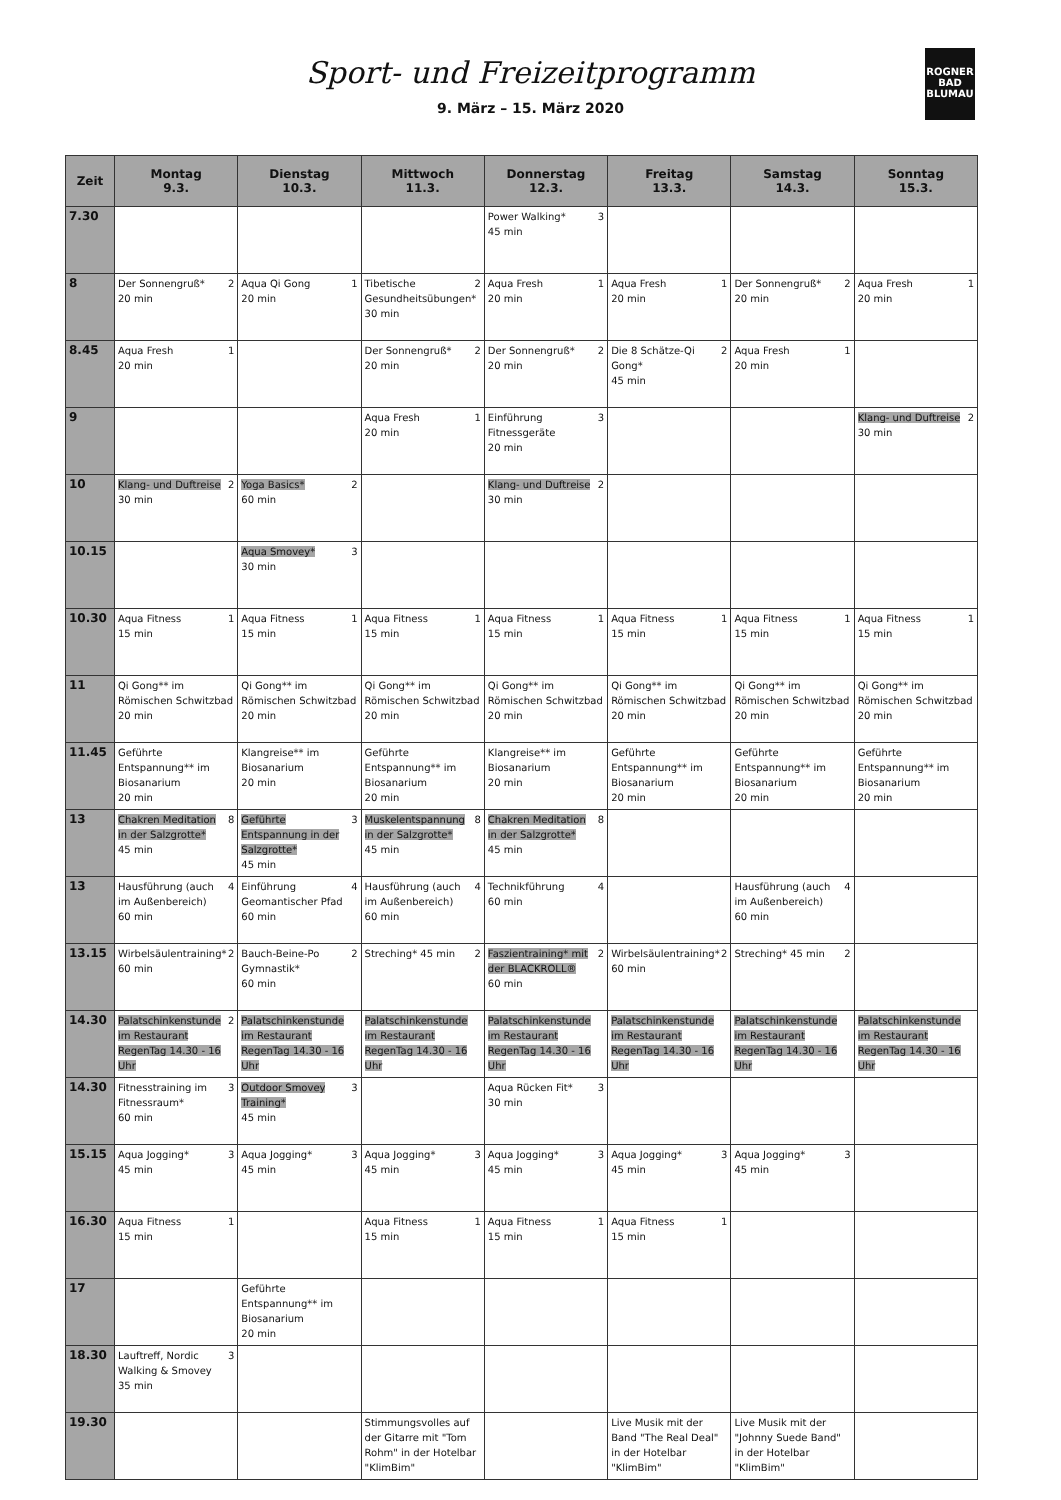Sport- und Freizeitprogramm
9. März – 15. März 2020
ROGNER
BAD
BLUMAU
| Zeit | Montag 9.3. | Dienstag 10.3. | Mittwoch 11.3. | Donnerstag 12.3. | Freitag 13.3. | Samstag 14.3. | Sonntag 15.3. |
| --- | --- | --- | --- | --- | --- | --- | --- |
| 7.30 | | | | 3 Power Walking* 45 min | | | |
| 8 | 2 Der Sonnengruß* 20 min | 1 Aqua Qi Gong 20 min | 2 Tibetische Gesundheitsübungen* 30 min | 1 Aqua Fresh 20 min | 1 Aqua Fresh 20 min | 2 Der Sonnengruß* 20 min | 1 Aqua Fresh 20 min |
| 8.45 | 1 Aqua Fresh 20 min | | 2 Der Sonnengruß* 20 min | 2 Der Sonnengruß* 20 min | 2 Die 8 Schätze-Qi Gong* 45 min | 1 Aqua Fresh 20 min | |
| 9 | | | 1 Aqua Fresh 20 min | 3 Einführung Fitnessgeräte 20 min | | | 2 Klang- und Duftreise 30 min |
| 10 | 2 Klang- und Duftreise 30 min | 2 Yoga Basics* 60 min | | 2 Klang- und Duftreise 30 min | | | |
| 10.15 | | 3 Aqua Smovey* 30 min | | | | | |
| 10.30 | 1 Aqua Fitness 15 min | 1 Aqua Fitness 15 min | 1 Aqua Fitness 15 min | 1 Aqua Fitness 15 min | 1 Aqua Fitness 15 min | 1 Aqua Fitness 15 min | 1 Aqua Fitness 15 min |
| 11 | Qi Gong** im Römischen Schwitzbad 20 min | Qi Gong** im Römischen Schwitzbad 20 min | Qi Gong** im Römischen Schwitzbad 20 min | Qi Gong** im Römischen Schwitzbad 20 min | Qi Gong** im Römischen Schwitzbad 20 min | Qi Gong** im Römischen Schwitzbad 20 min | Qi Gong** im Römischen Schwitzbad 20 min |
| 11.45 | Geführte Entspannung** im Biosanarium 20 min | Klangreise** im Biosanarium 20 min | Geführte Entspannung** im Biosanarium 20 min | Klangreise** im Biosanarium 20 min | Geführte Entspannung** im Biosanarium 20 min | Geführte Entspannung** im Biosanarium 20 min | Geführte Entspannung** im Biosanarium 20 min |
| 13 | 8 Chakren Meditation in der Salzgrotte* 45 min | 3 Geführte Entspannung in der Salzgrotte* 45 min | 8 Muskelentspannung in der Salzgrotte* 45 min | 8 Chakren Meditation in der Salzgrotte* 45 min | | | |
| 13 | 4 Hausführung (auch im Außenbereich) 60 min | 4 Einführung Geomantischer Pfad 60 min | 4 Hausführung (auch im Außenbereich) 60 min | 4 Technikführung 60 min | | 4 Hausführung (auch im Außenbereich) 60 min | |
| 13.15 | 2 Wirbelsäulentraining* 60 min | 2 Bauch-Beine-Po Gymnastik* 60 min | 2 Streching* 45 min | 2 Faszientraining* mit der BLACKROLL® 60 min | 2 Wirbelsäulentraining* 60 min | 2 Streching* 45 min | |
| 14.30 | 2 Palatschinkenstunde im Restaurant RegenTag 14.30 - 16 Uhr | Palatschinkenstunde im Restaurant RegenTag 14.30 - 16 Uhr | Palatschinkenstunde im Restaurant RegenTag 14.30 - 16 Uhr | Palatschinkenstunde im Restaurant RegenTag 14.30 - 16 Uhr | Palatschinkenstunde im Restaurant RegenTag 14.30 - 16 Uhr | Palatschinkenstunde im Restaurant RegenTag 14.30 - 16 Uhr | Palatschinkenstunde im Restaurant RegenTag 14.30 - 16 Uhr |
| 14.30 | 3 Fitnesstraining im Fitnessraum* 60 min | 3 Outdoor Smovey Training* 45 min | | 3 Aqua Rücken Fit* 30 min | | | |
| 15.15 | 3 Aqua Jogging* 45 min | 3 Aqua Jogging* 45 min | 3 Aqua Jogging* 45 min | 3 Aqua Jogging* 45 min | 3 Aqua Jogging* 45 min | 3 Aqua Jogging* 45 min | |
| 16.30 | 1 Aqua Fitness 15 min | | 1 Aqua Fitness 15 min | 1 Aqua Fitness 15 min | 1 Aqua Fitness 15 min | | |
| 17 | | Geführte Entspannung** im Biosanarium 20 min | | | | | |
| 18.30 | 3 Lauftreff, Nordic Walking & Smovey 35 min | | | | | | |
| 19.30 | | | Stimmungsvolles auf der Gitarre mit "Tom Rohm" in der Hotelbar "KlimBim" | | Live Musik mit der Band "The Real Deal" in der Hotelbar "KlimBim" | Live Musik mit der "Johnny Suede Band" in der Hotelbar "KlimBim" | |